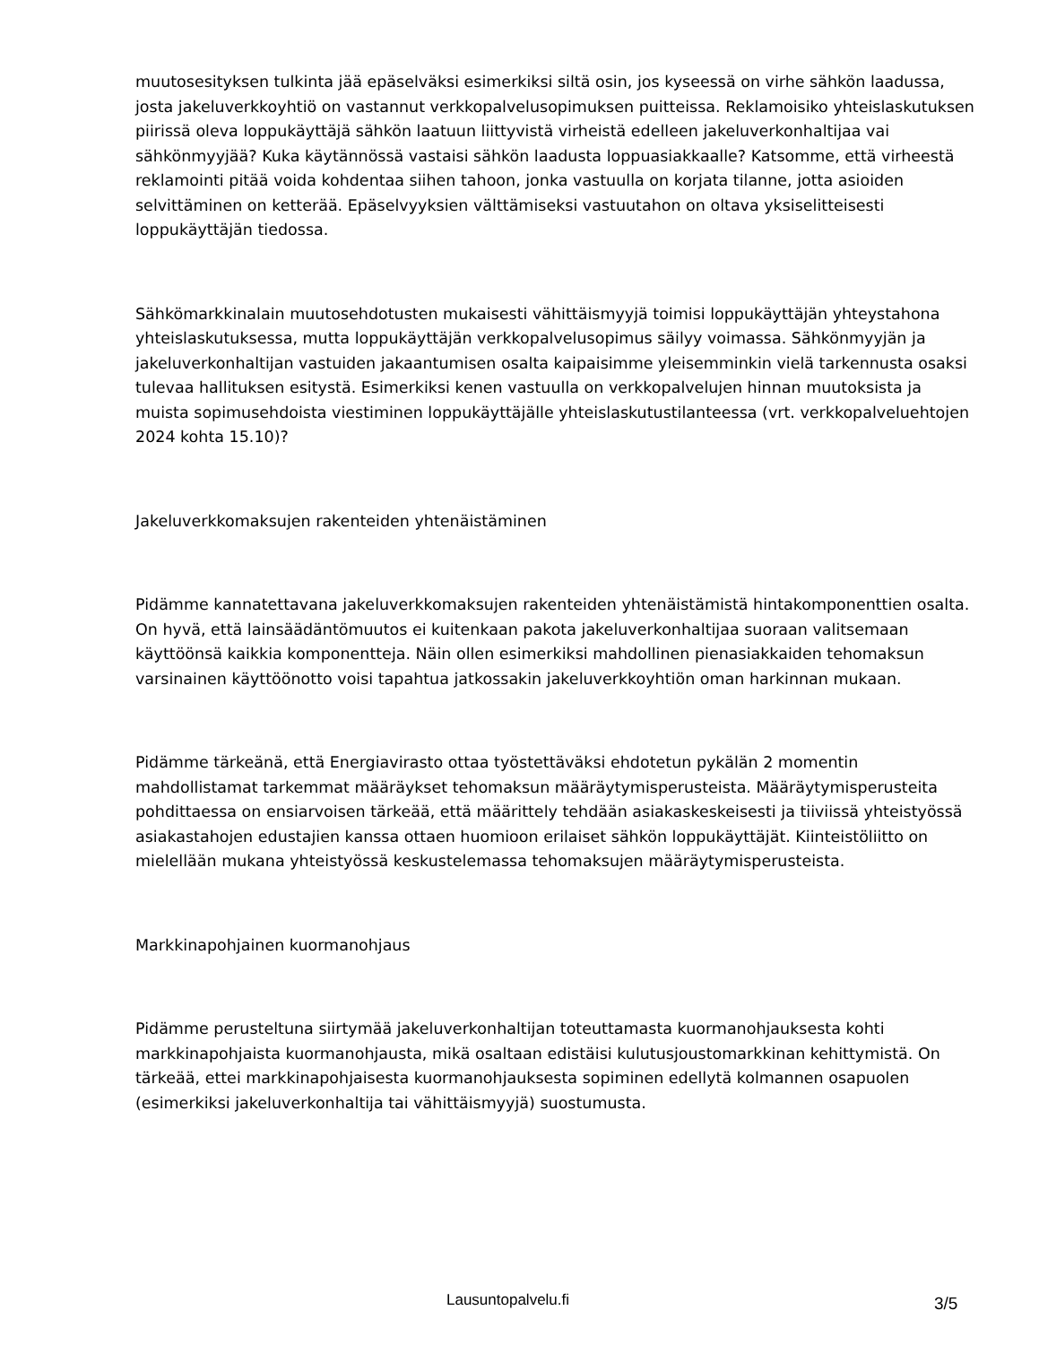muutosesityksen tulkinta jää epäselväksi esimerkiksi siltä osin, jos kyseessä on virhe sähkön laadussa, josta jakeluverkkoyhtiö on vastannut verkkopalvelusopimuksen puitteissa. Reklamoisiko yhteislaskutuksen piirissä oleva loppukäyttäjä sähkön laatuun liittyvistä virheistä edelleen jakeluverkonhaltijaa vai sähkönmyyjää? Kuka käytännössä vastaisi sähkön laadusta loppuasiakkaalle? Katsomme, että virheestä reklamointi pitää voida kohdentaa siihen tahoon, jonka vastuulla on korjata tilanne, jotta asioiden selvittäminen on ketterää. Epäselvyyksien välttämiseksi vastuutahon on oltava yksiselitteisesti loppukäyttäjän tiedossa.
Sähkömarkkinalain muutosehdotusten mukaisesti vähittäismyyjä toimisi loppukäyttäjän yhteystahona yhteislaskutuksessa, mutta loppukäyttäjän verkkopalvelusopimus säilyy voimassa. Sähkönmyyjän ja jakeluverkonhaltijan vastuiden jakaantumisen osalta kaipaisimme yleisemminkin vielä tarkennusta osaksi tulevaa hallituksen esitystä. Esimerkiksi kenen vastuulla on verkkopalvelujen hinnan muutoksista ja muista sopimusehdoista viestiminen loppukäyttäjälle yhteislaskutustilanteessa (vrt. verkkopalveluehtojen 2024 kohta 15.10)?
Jakeluverkkomaksujen rakenteiden yhtenäistäminen
Pidämme kannatettavana jakeluverkkomaksujen rakenteiden yhtenäistämistä hintakomponenttien osalta. On hyvä, että lainsäädäntömuutos ei kuitenkaan pakota jakeluverkonhaltijaa suoraan valitsemaan käyttöönsä kaikkia komponentteja. Näin ollen esimerkiksi mahdollinen pienasiakkaiden tehomaksun varsinainen käyttöönotto voisi tapahtua jatkossakin jakeluverkkoyhtiön oman harkinnan mukaan.
Pidämme tärkeänä, että Energiavirasto ottaa työstettäväksi ehdotetun pykälän 2 momentin mahdollistamat tarkemmat määräykset tehomaksun määräytymisperusteista. Määräytymisperusteita pohdittaessa on ensiarvoisen tärkeää, että määrittely tehdään asiakaskeskeisesti ja tiiviissä yhteistyössä asiakastahojen edustajien kanssa ottaen huomioon erilaiset sähkön loppukäyttäjät. Kiinteistöliitto on mielellään mukana yhteistyössä keskustelemassa tehomaksujen määräytymisperusteista.
Markkinapohjainen kuormanohjaus
Pidämme perusteltuna siirtymää jakeluverkonhaltijan toteuttamasta kuormanohjauksesta kohti markkinapohjaista kuormanohjausta, mikä osaltaan edistäisi kulutusjoustomarkkinan kehittymistä. On tärkeää, ettei markkinapohjaisesta kuormanohjauksesta sopiminen edellytä kolmannen osapuolen (esimerkiksi jakeluverkonhaltija tai vähittäismyyjä) suostumusta.
Lausuntopalvelu.fi 3/5